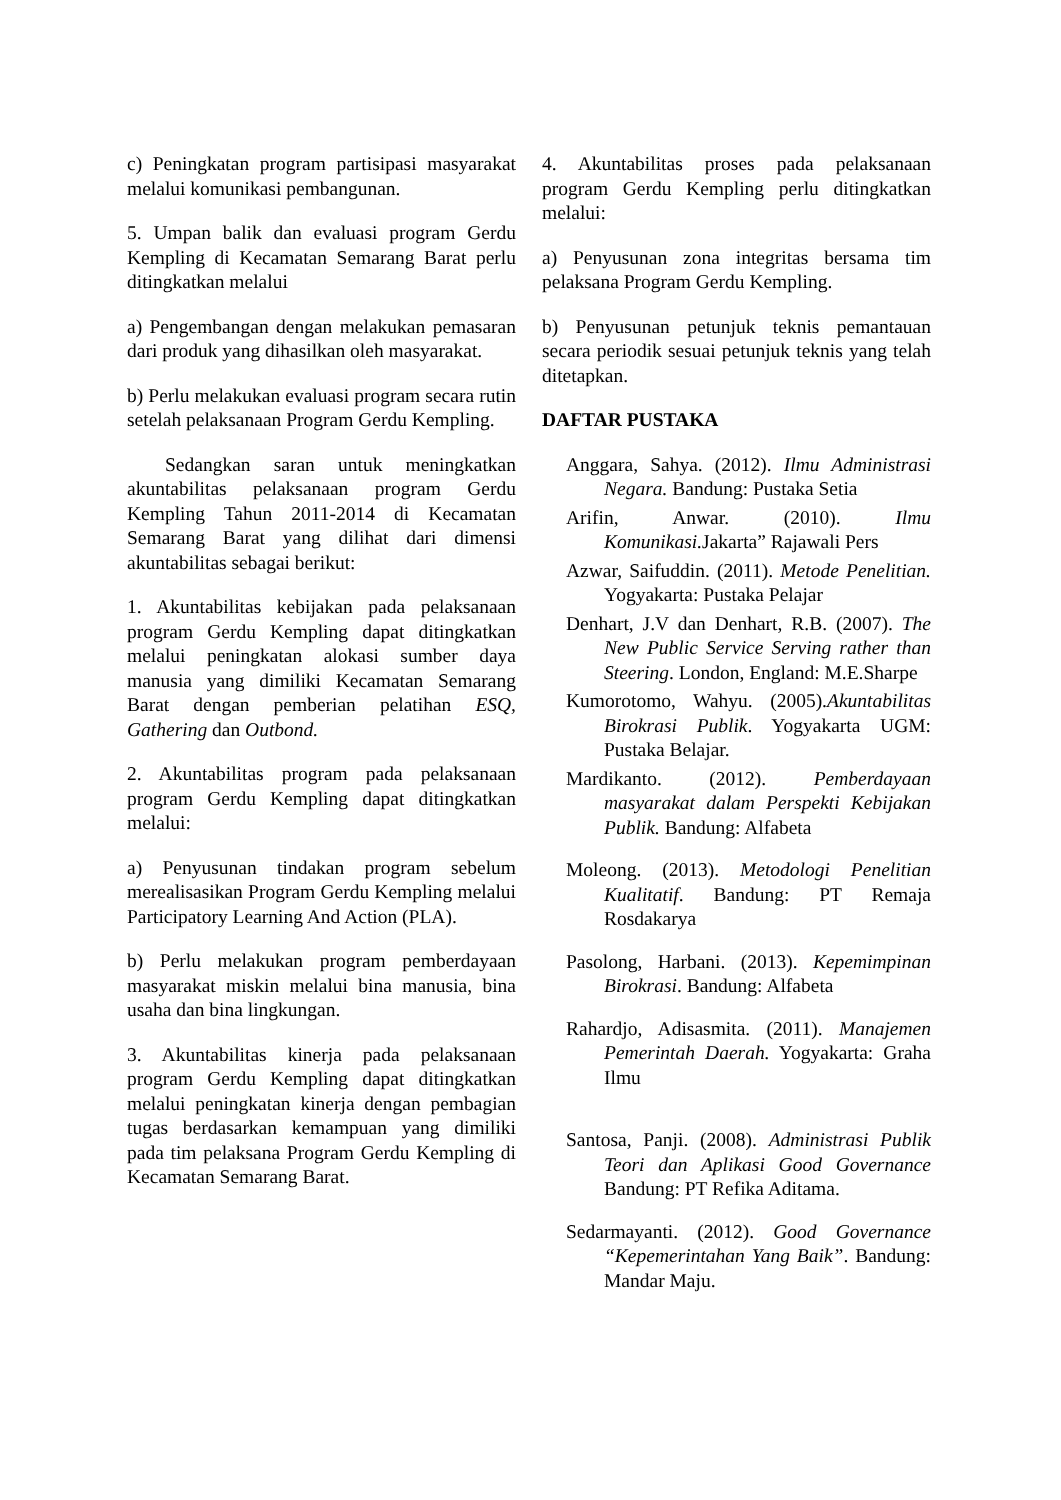c) Peningkatan program partisipasi masyarakat melalui komunikasi pembangunan.
5. Umpan balik dan evaluasi program Gerdu Kempling di Kecamatan Semarang Barat perlu ditingkatkan melalui
a) Pengembangan dengan melakukan pemasaran dari produk yang dihasilkan oleh masyarakat.
b) Perlu melakukan evaluasi program secara rutin setelah pelaksanaan Program Gerdu Kempling.
Sedangkan saran untuk meningkatkan akuntabilitas pelaksanaan program Gerdu Kempling Tahun 2011-2014 di Kecamatan Semarang Barat yang dilihat dari dimensi akuntabilitas sebagai berikut:
1. Akuntabilitas kebijakan pada pelaksanaan program Gerdu Kempling dapat ditingkatkan melalui peningkatan alokasi sumber daya manusia yang dimiliki Kecamatan Semarang Barat dengan pemberian pelatihan ESQ, Gathering dan Outbond.
2. Akuntabilitas program pada pelaksanaan program Gerdu Kempling dapat ditingkatkan melalui:
a) Penyusunan tindakan program sebelum merealisasikan Program Gerdu Kempling melalui Participatory Learning And Action (PLA).
b) Perlu melakukan program pemberdayaan masyarakat miskin melalui bina manusia, bina usaha dan bina lingkungan.
3. Akuntabilitas kinerja pada pelaksanaan program Gerdu Kempling dapat ditingkatkan melalui peningkatan kinerja dengan pembagian tugas berdasarkan kemampuan yang dimiliki pada tim pelaksana Program Gerdu Kempling di Kecamatan Semarang Barat.
4. Akuntabilitas proses pada pelaksanaan program Gerdu Kempling perlu ditingkatkan melalui:
a) Penyusunan zona integritas bersama tim pelaksana Program Gerdu Kempling.
b) Penyusunan petunjuk teknis pemantauan secara periodik sesuai petunjuk teknis yang telah ditetapkan.
DAFTAR PUSTAKA
Anggara, Sahya. (2012). Ilmu Administrasi Negara. Bandung: Pustaka Setia
Arifin, Anwar. (2010). Ilmu Komunikasi. Jakarta” Rajawali Pers
Azwar, Saifuddin. (2011). Metode Penelitian. Yogyakarta: Pustaka Pelajar
Denhart, J.V dan Denhart, R.B. (2007). The New Public Service Serving rather than Steering. London, England: M.E.Sharpe
Kumorotomo, Wahyu. (2005).Akuntabilitas Birokrasi Publik. Yogyakarta UGM: Pustaka Belajar.
Mardikanto. (2012). Pemberdayaan masyarakat dalam Perspekti Kebijakan Publik. Bandung: Alfabeta
Moleong. (2013). Metodologi Penelitian Kualitatif. Bandung: PT Remaja Rosdakarya
Pasolong, Harbani. (2013). Kepemimpinan Birokrasi. Bandung: Alfabeta
Rahardjo, Adisasmita. (2011). Manajemen Pemerintah Daerah. Yogyakarta: Graha Ilmu
Santosa, Panji. (2008). Administrasi Publik Teori dan Aplikasi Good Governance Bandung: PT Refika Aditama.
Sedarmayanti. (2012). Good Governance “Kepemerintahan Yang Baik”. Bandung: Mandar Maju.